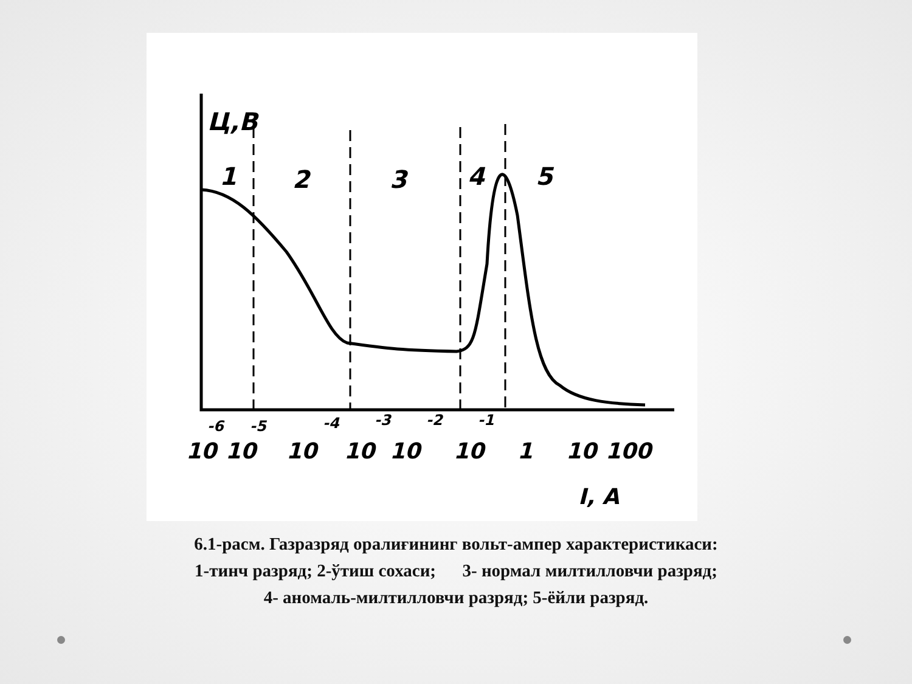Ц,В
1
2
3
4
5
10
10
10
10
10
10
1
10
100
I, A
-6
-5
-4
-3
-2
-1
6.1-расм. Газразряд оралиғининг вольт-ампер характеристикаси:
1-тинч разряд; 2-ўтиш сохаси; 3- нормал милтилловчи разряд;
4- аномаль-милтилловчи разряд; 5-ёйли разряд.